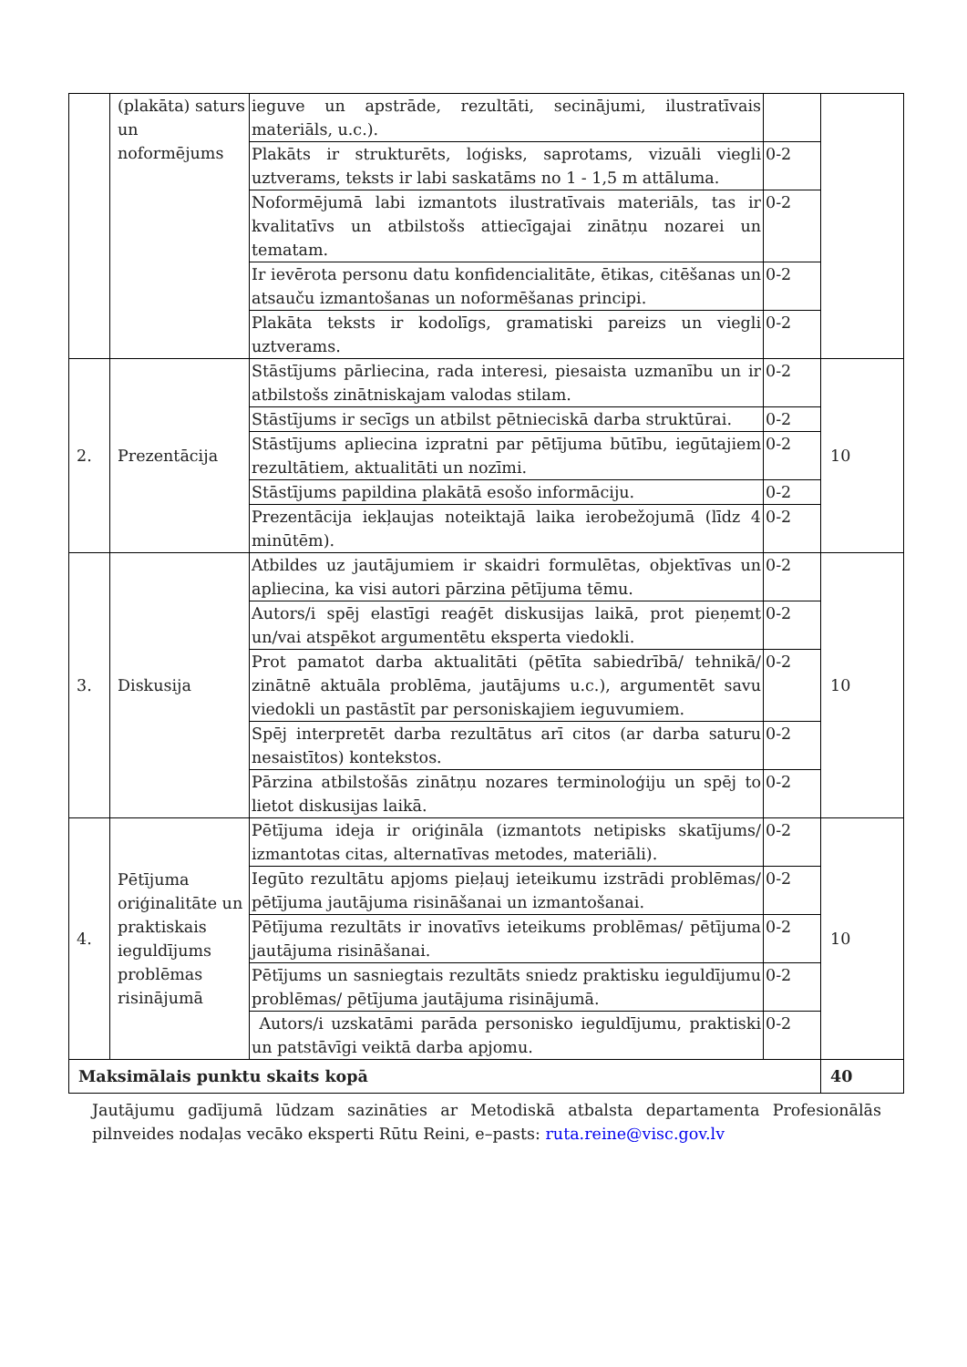| | (plakāta) saturs un noformējums | ieguve un apstrāde, rezultāti, secinājumi, ilustratīvais materiāls, u.c.). | | |
| | | Plakāts ir strukturēts, loģisks, saprotams, vizuāli viegli uztverams, teksts ir labi saskatāms no 1 - 1,5 m attāluma. | 0-2 | |
| | | Noformējumā labi izmantots ilustratīvais materiāls, tas ir kvalitatīvs un atbilstošs attiecīgajai zinātņu nozarei un tematam. | 0-2 | |
| | | Ir ievērota personu datu konfidencialitāte, ētikas, citēšanas un atsauču izmantošanas un noformēšanas principi. | 0-2 | |
| | | Plakāta teksts ir kodolīgs, gramatiski pareizs un viegli uztverams. | 0-2 | |
| 2. | Prezentācija | Stāstījums pārliecina, rada interesi, piesaista uzmanību un ir atbilstošs zinātniskajam valodas stilam. | 0-2 | 10 |
| | | Stāstījums ir secīgs un atbilst pētnieciskā darba struktūrai. | 0-2 | |
| | | Stāstījums apliecina izpratni par pētījuma būtību, iegūtajiem rezultātiem, aktualitāti un nozīmi. | 0-2 | |
| | | Stāstījums papildina plakātā esošo informāciju. | 0-2 | |
| | | Prezentācija iekļaujas noteiktajā laika ierobežojumā (līdz 4 minūtēm). | 0-2 | |
| 3. | Diskusija | Atbildes uz jautājumiem ir skaidri formulētas, objektīvas un apliecina, ka visi autori pārzina pētījuma tēmu. | 0-2 | 10 |
| | | Autors/i spēj elastīgi reaģēt diskusijas laikā, prot pieņemt un/vai atspēkot argumentētu eksperta viedokli. | 0-2 | |
| | | Prot pamatot darba aktualitāti (pētīta sabiedrībā/ tehnikā/ zinātnē aktuāla problēma, jautājums u.c.), argumentēt savu viedokli un pastāstīt par personiskajiem ieguvumiem. | 0-2 | |
| | | Spēj interpretēt darba rezultātus arī citos (ar darba saturu nesaistītos) kontekstos. | 0-2 | |
| | | Pārzina atbilstošās zinātņu nozares terminoloģiju un spēj to lietot diskusijas laikā. | 0-2 | |
| 4. | Pētījuma oriģinalitāte un praktiskais ieguldījums problēmas risinājumā | Pētījuma ideja ir oriģināla (izmantots netipisks skatījums/ izmantotas citas, alternatīvas metodes, materiāli). | 0-2 | 10 |
| | | Iegūto rezultātu apjoms pieļauj ieteikumu izstrādi problēmas/ pētījuma jautājuma risināšanai un izmantošanai. | 0-2 | |
| | | Pētījuma rezultāts ir inovatīvs ieteikums problēmas/ pētījuma jautājuma risināšanai. | 0-2 | |
| | | Pētījums un sasniegtais rezultāts sniedz praktisku ieguldījumu problēmas/ pētījuma jautājuma risinājumā. | 0-2 | |
| | | Autors/i uzskatāmi parāda personisko ieguldījumu, praktiski un patstāvīgi veiktā darba apjomu. | 0-2 | |
| Maksimālais punktu skaits kopā | | | | 40 |
Jautājumu gadījumā lūdzam sazināties ar Metodiskā atbalsta departamenta Profesionālās pilnveides nodaļas vecāko eksperti Rūtu Reini, e–pasts: ruta.reine@visc.gov.lv